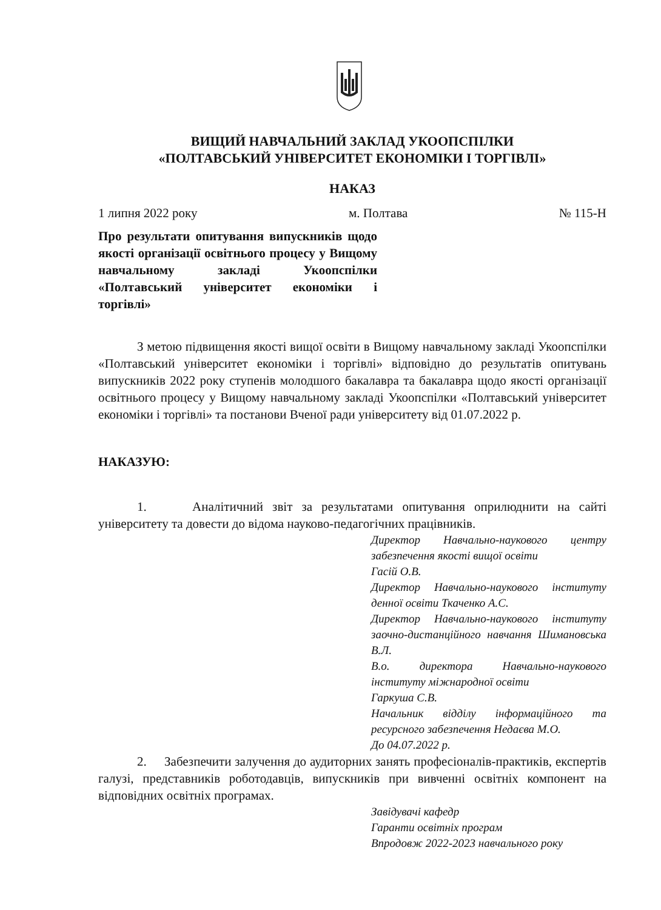ВИЩИЙ НАВЧАЛЬНИЙ ЗАКЛАД УКООПСПІЛКИ
«ПОЛТАВСЬКИЙ УНІВЕРСИТЕТ ЕКОНОМІКИ І ТОРГІВЛІ»
НАКАЗ
1 липня 2022 року м. Полтава № 115-Н
Про результати опитування випускників щодо якості організації освітнього процесу у Вищому навчальному закладі Укоопспілки «Полтавський університет економіки і торгівлі»
З метою підвищення якості вищої освіти в Вищому навчальному закладі Укоопспілки «Полтавський університет економіки і торгівлі» відповідно до результатів опитувань випускників 2022 року ступенів молодшого бакалавра та бакалавра щодо якості організації освітнього процесу у Вищому навчальному закладі Укоопспілки «Полтавський університет економіки і торгівлі» та постанови Вченої ради університету від 01.07.2022 р.
НАКАЗУЮ:
1. Аналітичний звіт за результатами опитування оприлюднити на сайті університету та довести до відома науково-педагогічних працівників.
Директор Навчально-наукового центру забезпечення якості вищої освіти
Гасій О.В.
Директор Навчально-наукового інституту денної освіти Ткаченко А.С.
Директор Навчально-наукового інституту заочно-дистанційного навчання Шимановська В.Л.
В.о. директора Навчально-наукового інституту міжнародної освіти
Гаркуша С.В.
Начальник відділу інформаційного та ресурсного забезпечення Недаєва М.О.
До 04.07.2022 р.
2. Забезпечити залучення до аудиторних занять професіоналів-практиків, експертів галузі, представників роботодавців, випускників при вивченні освітніх компонент на відповідних освітніх програмах.
Завідувачі кафедр
Гаранти освітніх програм
Впродовж 2022-2023 навчального року